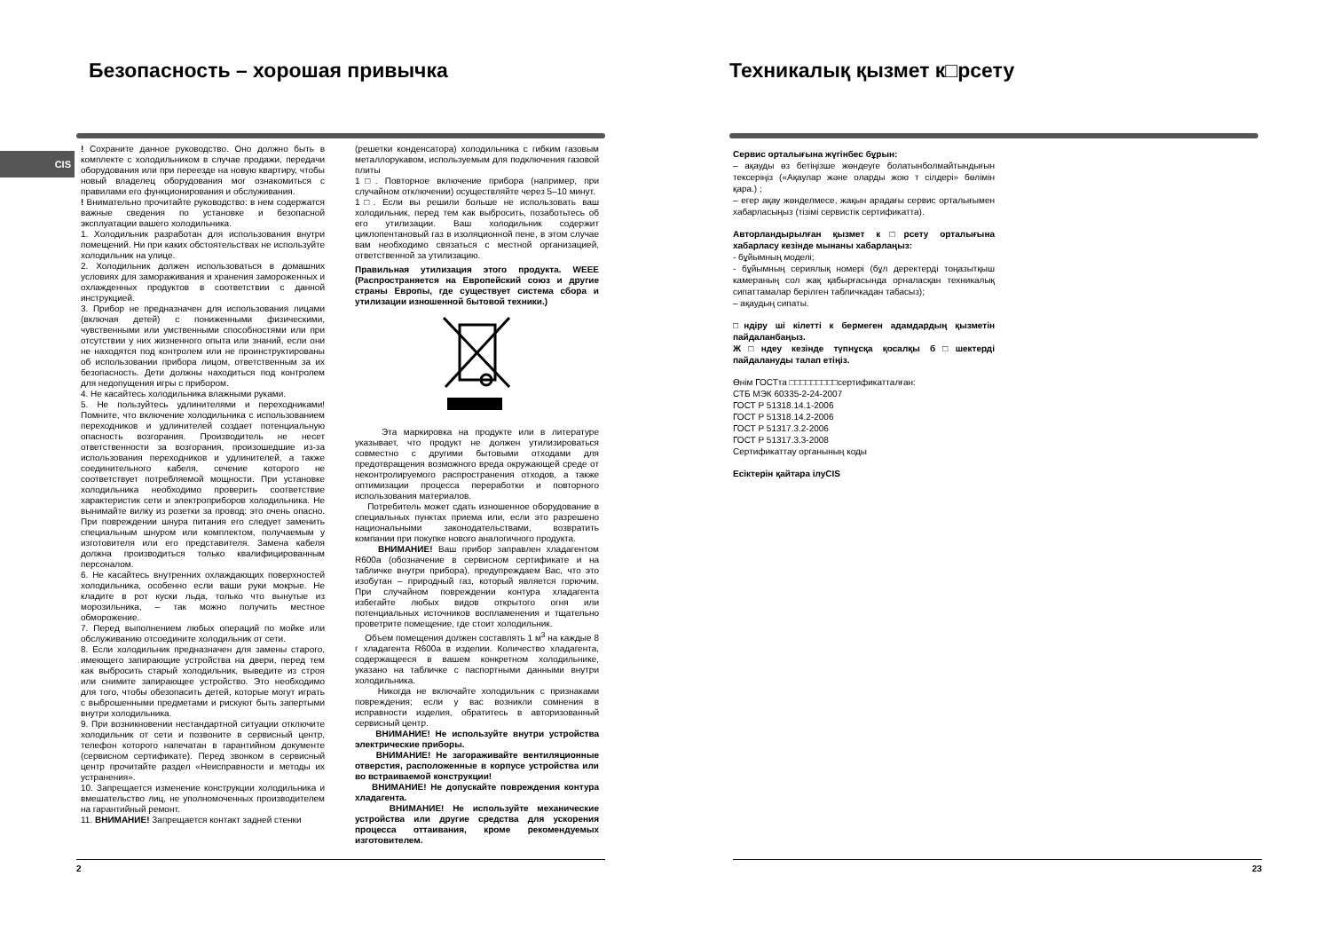Безопасность – хорошая привычка
CIS
! Сохраните данное руководство. Оно должно быть в комплекте с холодильником в случае продажи, передачи оборудования или при переезде на новую квартиру, чтобы новый владелец оборудования мог ознакомиться с правилами его функционирования и обслуживания.
! Внимательно прочитайте руководство: в нем содержатся важные сведения по установке и безопасной эксплуатации вашего холодильника.
1. Холодильник разработан для использования внутри помещений. Ни при каких обстоятельствах не используйте холодильник на улице.
2. Холодильник должен использоваться в домашних условиях для замораживания и хранения замороженных и охлажденных продуктов в соответствии с данной инструкцией.
3. Прибор не предназначен для использования лицами (включая детей) с пониженными физическими, чувственными или умственными способностями или при отсутствии у них жизненного опыта или знаний, если они не находятся под контролем или не проинструктированы об использовании прибора лицом, ответственным за их безопасность. Дети должны находиться под контролем для недопущения игры с прибором.
4. Не касайтесь холодильника влажными руками.
5. Не пользуйтесь удлинителями и переходниками! Помните, что включение холодильника с использованием переходников и удлинителей создает потенциальную опасность возгорания. Производитель не несет ответственности за возгорания, произошедшие из-за использования переходников и удлинителей, а также соединительного кабеля, сечение которого не соответствует потребляемой мощности. При установке холодильника необходимо проверить соответствие характеристик сети и электроприборов холодильника. Не вынимайте вилку из розетки за провод: это очень опасно. При повреждении шнура питания его следует заменить специальным шнуром или комплектом, получаемым у изготовителя или его представителя. Замена кабеля должна производиться только квалифицированным персоналом.
6. Не касайтесь внутренних охлаждающих поверхностей холодильника, особенно если ваши руки мокрые. Не кладите в рот куски льда, только что вынутые из морозильника, – так можно получить местное обморожение.
7. Перед выполнением любых операций по мойке или обслуживанию отсоедините холодильник от сети.
8. Если холодильник предназначен для замены старого, имеющего запирающие устройства на двери, перед тем как выбросить старый холодильник, выведите из строя или снимите запирающее устройство. Это необходимо для того, чтобы обезопасить детей, которые могут играть с выброшенными предметами и рискуют быть запертыми внутри холодильника.
9. При возникновении нестандартной ситуации отключите холодильник от сети и позвоните в сервисный центр, телефон которого напечатан в гарантийном документе (сервисном сертификате). Перед звонком в сервисный центр прочитайте раздел «Неисправности и методы их устранения».
10. Запрещается изменение конструкции холодильника и вмешательство лиц, не уполномоченных производителем на гарантийный ремонт.
11. ВНИМАНИЕ! Запрещается контакт задней стенки
(решетки конденсатора) холодильника с гибким газовым металлорукавом, используемым для подключения газовой плиты
1□. Повторное включение прибора (например, при случайном отключении) осуществляйте через 5–10 минут.
1□. Если вы решили больше не использовать ваш холодильник, перед тем как выбросить, позаботьтесь об его утилизации. Ваш холодильник содержит циклопентановый газ в изоляционной пене, в этом случае вам необходимо связаться с местной организацией, ответственной за утилизацию.
Правильная утилизация этого продукта. WEEE (Распространяется на Европейский союз и другие страны Европы, где существует система сбора и утилизации изношенной бытовой техники.)
Эта маркировка на продукте или в литературе указывает, что продукт не должен утилизироваться совместно с другими бытовыми отходами для предотвращения возможного вреда окружающей среде от неконтролируемого распространения отходов, а также оптимизации процесса переработки и повторного использования материалов.
Потребитель может сдать изношенное оборудование в специальных пунктах приема или, если это разрешено национальными законодательствами, возвратить компании при покупке нового аналогичного продукта.
ВНИМАНИЕ! Ваш прибор заправлен хладагентом R600a (обозначение в сервисном сертификате и на табличке внутри прибора), предупреждаем Вас, что это изобутан – природный газ, который является горючим. При случайном повреждении контура хладагента избегайте любых видов открытого огня или потенциальных источников воспламенения и тщательно проветрите помещение, где стоит холодильник.
Объем помещения должен составлять 1 м<sup>3</sup> на каждые 8 г хладагента R600a в изделии. Количество хладагента, содержащееся в вашем конкретном холодильнике, указано на табличке с паспортными данными внутри холодильника.
Никогда не включайте холодильник с признаками повреждения; если у вас возникли сомнения в исправности изделия, обратитесь в авторизованный сервисный центр.
ВНИМАНИЕ! Не используйте внутри устройства электрические приборы.
ВНИМАНИЕ! Не загораживайте вентиляционные отверстия, расположенные в корпусе устройства или во встраиваемой конструкции!
ВНИМАНИЕ! Не допускайте повреждения контура хладагента.
ВНИМАНИЕ! Не используйте механические устройства или другие средства для ускорения процесса оттаивания, кроме рекомендуемых изготовителем.
2
Техникалық қызмет к□рсету
Сервис орталығына жүгінбес бұрын:
– ақауды өз бетіңізше жөндеуге болатынболмайтындығын тексеріңіз («Ақаулар және оларды жою т сілдері» бөлімін қара.) ;
– егер ақау жөнделмесе, жақын арадағы сервис орталығымен хабарласыңыз (тізімі сервистік сертификатта).
Авторландырылған қызмет к□рсету орталығына хабарласу кезінде мынаны хабарлаңыз:
- бұйымның моделі;
- бұйымның сериялық номері (бұл деректерді тоңазытқыш камераның сол жақ қабырғасында орналасқан техникалық сипаттамалар берілген табличкадан табасыз);
– ақаудың сипаты.
□ндіру ші кілетті к бермеген адамдардың қызметін пайдаланбаңыз.
Ж□ндеу кезінде түпнұсқа қосалқы б□шектерді пайдалануды талап етіңіз.
Өнім ГОСТта □□□□□□□□□сертификатталған:
СТБ МЭК 60335-2-24-2007
ГОСТ Р 51318.14.1-2006
ГОСТ Р 51318.14.2-2006
ГОСТ Р 51317.3.2-2006
ГОСТ Р 51317.3.3-2008
Сертификаттау органының коды
Есіктерін қайтара ілуCIS
23